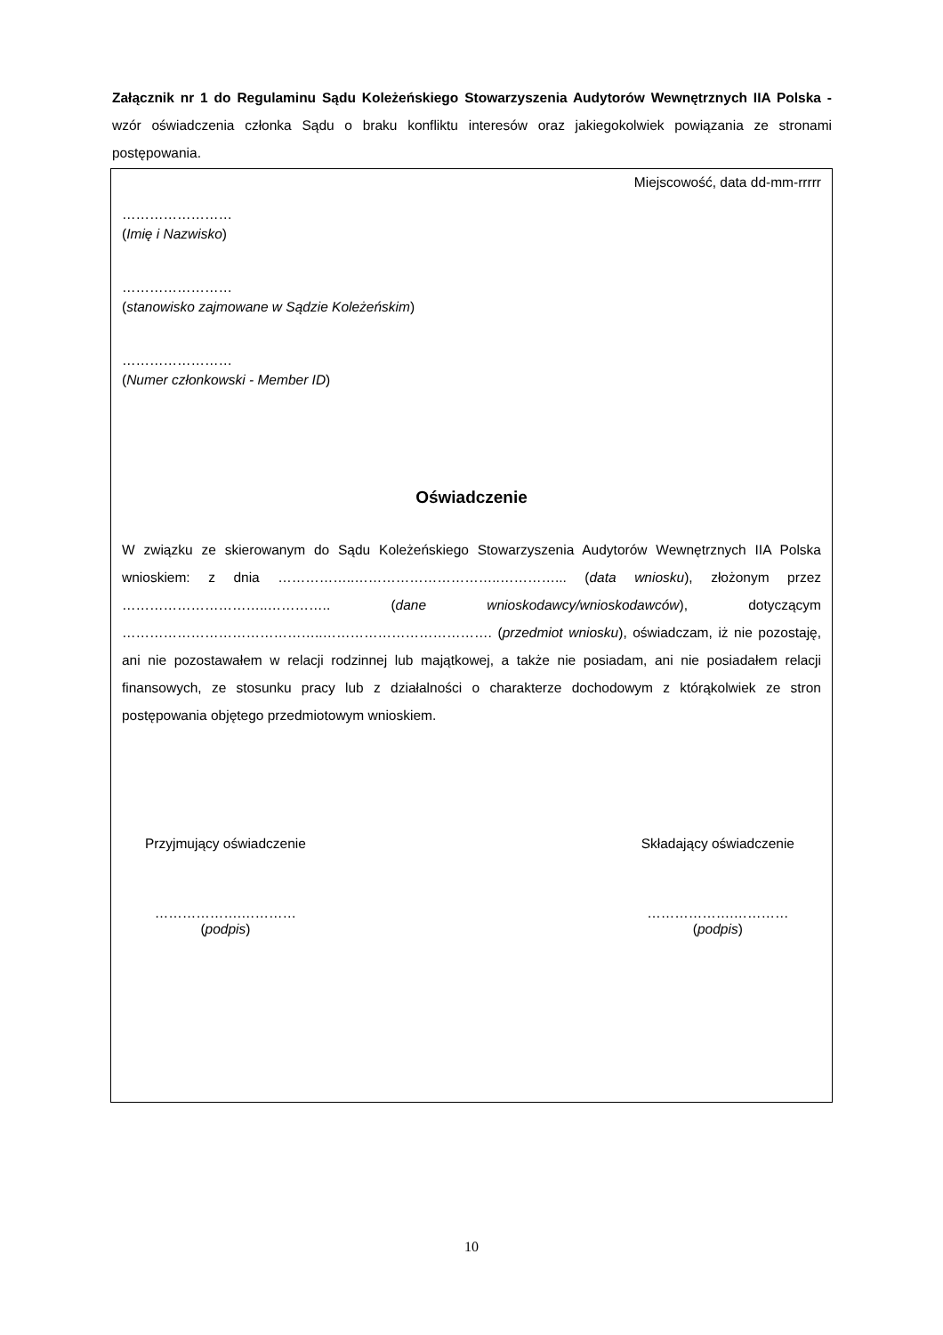Załącznik nr 1 do Regulaminu Sądu Koleżeńskiego Stowarzyszenia Audytorów Wewnętrznych IIA Polska - wzór oświadczenia członka Sądu o braku konfliktu interesów oraz jakiegokolwiek powiązania ze stronami postępowania.
Miejscowość, data dd-mm-rrrrr
……………………
(Imię i Nazwisko)
……………………
(stanowisko zajmowane w Sądzie Koleżeńskim)
……………………
(Numer członkowski - Member ID)
Oświadczenie
W związku ze skierowanym do Sądu Koleżeńskiego Stowarzyszenia Audytorów Wewnętrznych IIA Polska wnioskiem: z dnia ……………..…………………………..…………... (data wniosku), złożonym przez …………………………..………….. (dane wnioskodawcy/wnioskodawców), dotyczącym ……………………………………..………………………………. (przedmiot wniosku), oświadczam, iż nie pozostaję, ani nie pozostawałem w relacji rodzinnej lub majątkowej, a także nie posiadam, ani nie posiadałem relacji finansowych, ze stosunku pracy lub z działalności o charakterze dochodowym z którąkolwiek ze stron postępowania objętego przedmiotowym wnioskiem.
Przyjmujący oświadczenie
……………….…………
(podpis)
Składający oświadczenie
……………….…………
(podpis)
10